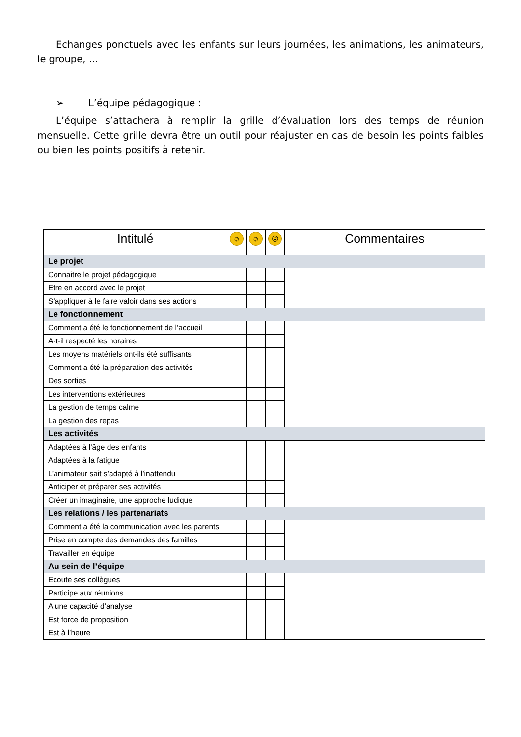Echanges ponctuels avec les enfants sur leurs journées, les animations, les animateurs, le groupe, …
➢ L’équipe pédagogique :
L’équipe s’attachera à remplir la grille d’évaluation lors des temps de réunion mensuelle. Cette grille devra être un outil pour réajuster en cas de besoin les points faibles ou bien les points positifs à retenir.
| Intitulé | ☺ | ☺ | ☹ | Commentaires |
| --- | --- | --- | --- | --- |
| Le projet | | | | |
| Connaitre le projet pédagogique | | | | |
| Etre en accord avec le projet | | | | |
| S’appliquer à le faire valoir dans ses actions | | | | |
| Le fonctionnement | | | | |
| Comment a été le fonctionnement de l’accueil | | | | |
| A-t-il respecté les horaires | | | | |
| Les moyens matériels ont-ils été suffisants | | | | |
| Comment a été la préparation des activités | | | | |
| Des sorties | | | | |
| Les interventions extérieures | | | | |
| La gestion de temps calme | | | | |
| La gestion des repas | | | | |
| Les activités | | | | |
| Adaptées à l’âge des enfants | | | | |
| Adaptées à la fatigue | | | | |
| L’animateur sait s’adapté à l’inattendu | | | | |
| Anticiper et préparer ses activités | | | | |
| Créer un imaginaire, une approche ludique | | | | |
| Les relations / les partenariats | | | | |
| Comment a été la communication avec les parents | | | | |
| Prise en compte des demandes des familles | | | | |
| Travailler en équipe | | | | |
| Au sein de l’équipe | | | | |
| Ecoute ses collègues | | | | |
| Participe aux réunions | | | | |
| A une capacité d’analyse | | | | |
| Est force de proposition | | | | |
| Est à l’heure | | | | |